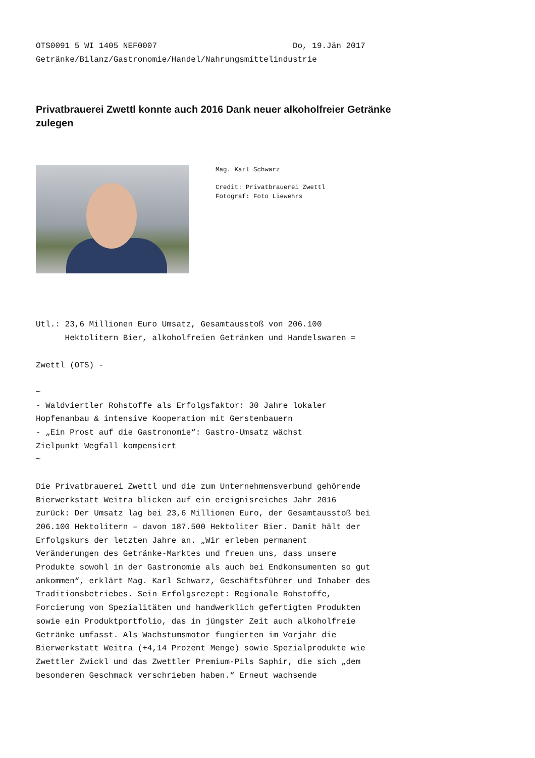OTS0091 5 WI 1405 NEF0007 Do, 19.Jän 2017 Getränke/Bilanz/Gastronomie/Handel/Nahrungsmittelindustrie
Privatbrauerei Zwettl konnte auch 2016 Dank neuer alkoholfreier Getränke zulegen
Mag. Karl Schwarz
Credit: Privatbrauerei Zwettl
Fotograf: Foto Liewehrs
Utl.: 23,6 Millionen Euro Umsatz, Gesamtausstoß von 206.100 Hektolitern Bier, alkoholfreien Getränken und Handelswaren = Zwettl (OTS) - ~ - Waldviertler Rohstoffe als Erfolgsfaktor: 30 Jahre lokaler Hopfenanbau & intensive Kooperation mit Gerstenbauern - „Ein Prost auf die Gastronomie“: Gastro-Umsatz wächst Zielpunkt Wegfall kompensiert ~ Die Privatbrauerei Zwettl und die zum Unternehmensverbund gehörende Bierwerkstatt Weitra blicken auf ein ereignisreiches Jahr 2016 zurück: Der Umsatz lag bei 23,6 Millionen Euro, der Gesamtausstoß bei 206.100 Hektolitern – davon 187.500 Hektoliter Bier. Damit hält der Erfolgskurs der letzten Jahre an. „Wir erleben permanent Veränderungen des Getränke-Marktes und freuen uns, dass unsere Produkte sowohl in der Gastronomie als auch bei Endkonsumenten so gut ankommen“, erklärt Mag. Karl Schwarz, Geschäftsführer und Inhaber des Traditionsbetriebes. Sein Erfolgsrezept: Regionale Rohstoffe, Forcierung von Spezialitäten und handwerklich gefertigten Produkten sowie ein Produktportfolio, das in jüngster Zeit auch alkoholfreie Getränke umfasst. Als Wachstumsmotor fungierten im Vorjahr die Bierwerkstatt Weitra (+4,14 Prozent Menge) sowie Spezialprodukte wie Zwettler Zwickl und das Zwettler Premium-Pils Saphir, die sich „dem besonderen Geschmack verschrieben haben.“ Erneut wachsende